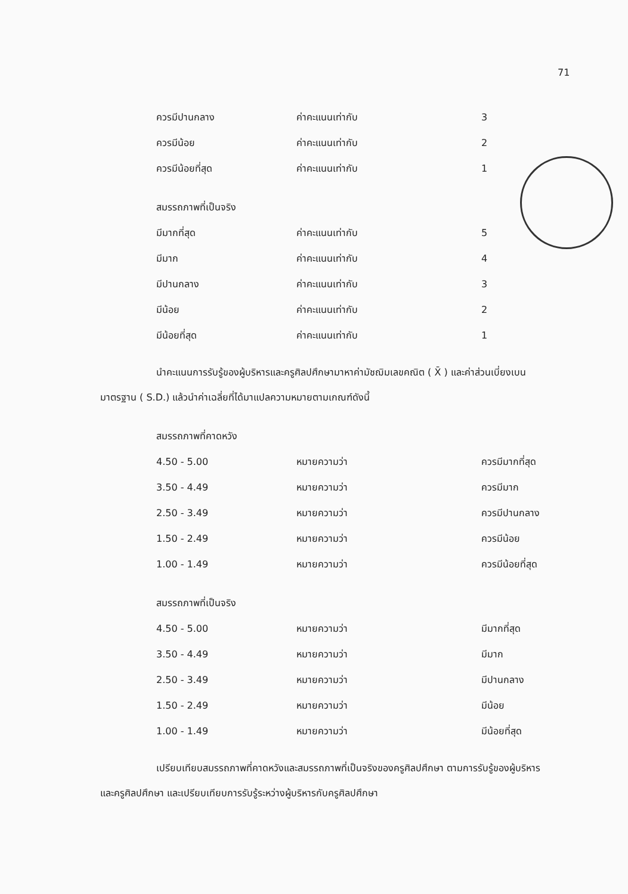71
| ควรมีปานกลาง | ค่าคะแนนเท่ากับ | 3 |
| ควรมีน้อย | ค่าคะแนนเท่ากับ | 2 |
| ควรมีน้อยที่สุด | ค่าคะแนนเท่ากับ | 1 |
สมรรถภาพที่เป็นจริง
| มีมากที่สุด | ค่าคะแนนเท่ากับ | 5 |
| มีมาก | ค่าคะแนนเท่ากับ | 4 |
| มีปานกลาง | ค่าคะแนนเท่ากับ | 3 |
| มีน้อย | ค่าคะแนนเท่ากับ | 2 |
| มีน้อยที่สุด | ค่าคะแนนเท่ากับ | 1 |
นำคะแนนการรับรู้ของผู้บริหารและครูศิลปศึกษามาหาค่ามัชฌิมเลขคณิต ( X̄ ) และค่าส่วนเบี่ยงเบนมาตรฐาน ( S.D.) แล้วนำค่าเฉลี่ยที่ได้มาแปลความหมายตามเกณฑ์ดังนี้
สมรรถภาพที่คาดหวัง
| 4.50 - 5.00 | หมายความว่า | ควรมีมากที่สุด |
| 3.50 - 4.49 | หมายความว่า | ควรมีมาก |
| 2.50 - 3.49 | หมายความว่า | ควรมีปานกลาง |
| 1.50 - 2.49 | หมายความว่า | ควรมีน้อย |
| 1.00 - 1.49 | หมายความว่า | ควรมีน้อยที่สุด |
สมรรถภาพที่เป็นจริง
| 4.50 - 5.00 | หมายความว่า | มีมากที่สุด |
| 3.50 - 4.49 | หมายความว่า | มีมาก |
| 2.50 - 3.49 | หมายความว่า | มีปานกลาง |
| 1.50 - 2.49 | หมายความว่า | มีน้อย |
| 1.00 - 1.49 | หมายความว่า | มีน้อยที่สุด |
เปรียบเทียบสมรรถภาพที่คาดหวังและสมรรถภาพที่เป็นจริงของครูศิลปศึกษา ตามการรับรู้ของผู้บริหารและครูศิลปศึกษา และเปรียบเทียบการรับรู้ระหว่างผู้บริหารกับครูศิลปศึกษา